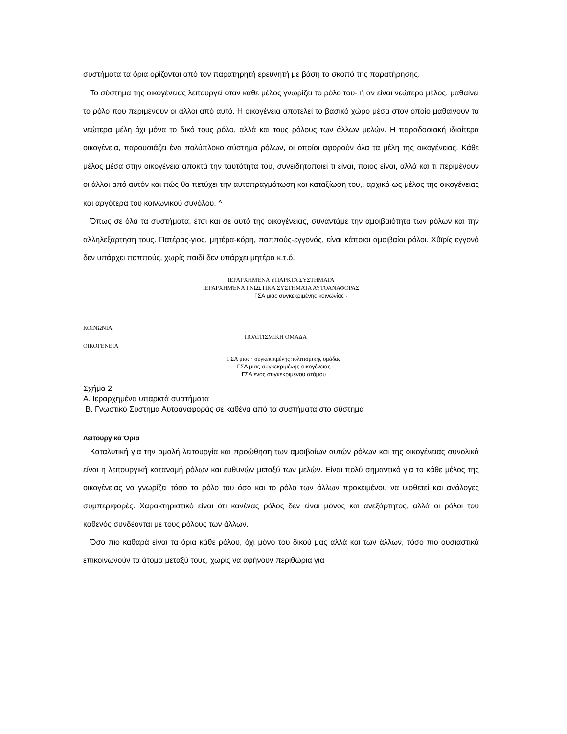συστήματα τα όρια ορίζονται από τον παρατηρητή ερευνητή με βάση το σκοπό της παρατήρησης.
Το σύστημα της οικογένειας λειτουργεί όταν κάθε μέλος γνωρίζει το ρόλο του- ή αν είναι νεώτερο μέλος, μαθαίνει το ρόλο που περιμένουν οι άλλοι από αυτό. Η οικογένεια αποτελεί το βασικό χώρο μέσα στον οποίο μαθαίνουν τα νεώτερα μέλη όχι μόνα το δικό τους ρόλο, αλλά και τους ρόλους των άλλων μελών. Η παραδοσιακή ιδιαίτερα οικογένεια, παρουσιάζει ένα πολύπλοκο σύστημα ρόλων, οι οποίοι αφορούν όλα τα μέλη της οικογένειας. Κάθε μέλος μέσα στην οικογένεια αποκτά την ταυτότητα του, συνειδητοποιεί τι είναι, ποιος είναι, αλλά και τι περιμένουν οι άλλοι από αυτόν και πώς θα πετύχει την αυτοπραγμάτωση και καταξίωση του,, αρχικά ως μέλος της οικογένειας και αργότερα του κοινωνικού συνόλου. ^
Όπως σε όλα τα συστήματα, έτσι και σε αυτό της οικογένειας, συναντάμε την αμοιβαιότητα των ρόλων και την αλληλεξάρτηση τους. Πατέρας-γιος, μητέρα-κόρη, παππούς-εγγονός, είναι κάποιοι αμοιβαίοι ρόλοι. Χΰϊρίς εγγονό δεν υπάρχει παππούς, χωρίς παιδί δεν υπάρχει μητέρα κ.τ.ό.
ΙΕΡΑΡΧΗΜΈΝΑ ΥΠΑΡΚΤΑ ΣΥΣΤΗΜΑΤΑ
ΙΕΡΑΡΧΗΜΈΝΑ ΓΝΩΣΤΙΚΑ ΣΥΣΤΗΜΑΤΑ ΑΥΤΟΑΝΑΦΟΡΑΣ
ΓΣΑ μιας συγκεκριμένης κοινωνίας ·
ΚΟΙΝΩΝΙΑ
ΠΟΛΙΤΙΣΜΙΚΗ ΟΜΑΔΑ
ΟΙΚΟΓΕΝΕΙΑ
ΓΣΑ μιας · συγκεκριμένης πολιτισμικής ομάδας
ΓΣΑ μιας συγκεκριμένης οικογένειας
ΓΣΑ ενός συγκεκριμένου ατόμου
Σχήμα 2
Α. Ιεραρχημένα υπαρκτά συστήματα
Β. Γνωστικό Σύστημα Αυτοαναφοράς σε καθένα από τα συστήματα στο σύστημα
Λειτουργικά Όρια
Καταλυτική για την ομαλή λειτουργία και προώθηση των αμοιβαίων αυτών ρόλων και της οικογένειας συνολικά είναι η λειτουργική κατανομή ρόλων και ευθυνών μεταξύ των μελών. Είναι πολύ σημαντικό για το κάθε μέλος της οικογένειας να γνωρίζει τόσο το ρόλο του όσο και το ρόλο των άλλων προκειμένου να υιοθετεί και ανάλογες συμπεριφορές. Χαρακτηριστικό είναι ότι κανένας ρόλος δεν είναι μόνος και ανεξάρτητος, αλλά οι ρόλοι του καθενός συνδέονται με τους ρόλους των άλλων.
Όσο πιο καθαρά είναι τα όρια κάθε ρόλου, όχι μόνο του δικού μας αλλά και των άλλων, τόσο πιο ουσιαστικά επικοινωνούν τα άτομα μεταξύ τους, χωρίς να αφήνουν περιθώρια για